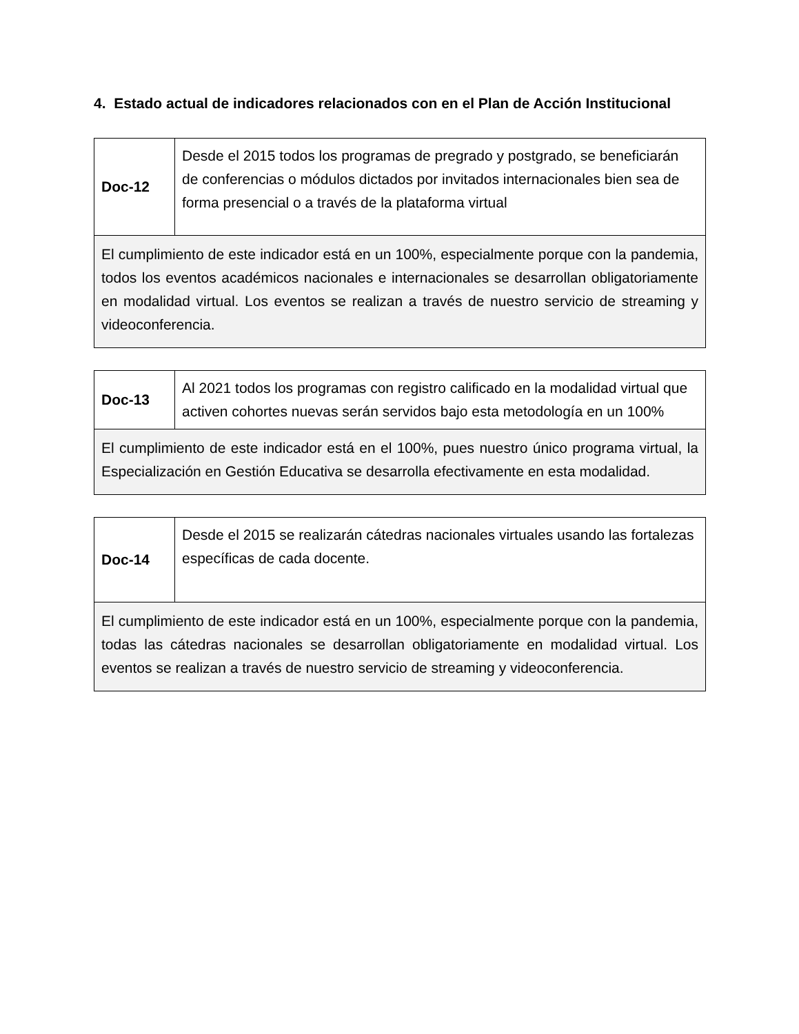4. Estado actual de indicadores relacionados con en el Plan de Acción Institucional
| Doc-12 | Desde el 2015 todos los programas de pregrado y postgrado, se beneficiarán de conferencias o módulos dictados por invitados internacionales bien sea de forma presencial o a través de la plataforma virtual |
| El cumplimiento de este indicador está en un 100%, especialmente porque con la pandemia, todos los eventos académicos nacionales e internacionales se desarrollan obligatoriamente en modalidad virtual. Los eventos se realizan a través de nuestro servicio de streaming y videoconferencia. | |
| Doc-13 | Al 2021 todos los programas con registro calificado en la modalidad virtual que activen cohortes nuevas serán servidos bajo esta metodología en un 100% |
| El cumplimiento de este indicador está en el 100%, pues nuestro único programa virtual, la Especialización en Gestión Educativa se desarrolla efectivamente en esta modalidad. | |
| Doc-14 | Desde el 2015 se realizarán cátedras nacionales virtuales usando las fortalezas específicas de cada docente. |
| El cumplimiento de este indicador está en un 100%, especialmente porque con la pandemia, todas las cátedras nacionales se desarrollan obligatoriamente en modalidad virtual. Los eventos se realizan a través de nuestro servicio de streaming y videoconferencia. | |